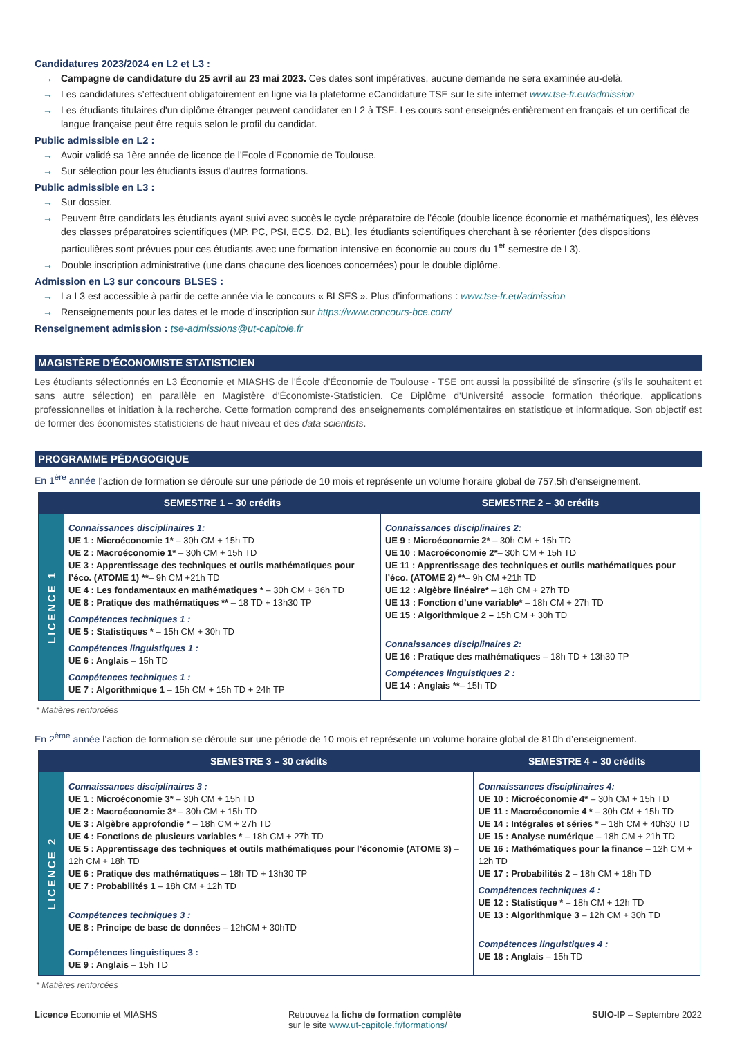Candidatures 2023/2024 en L2 et L3 :
→ Campagne de candidature du 25 avril au 23 mai 2023. Ces dates sont impératives, aucune demande ne sera examinée au-delà.
→ Les candidatures s’effectuent obligatoirement en ligne via la plateforme eCandidature TSE sur le site internet www.tse-fr.eu/admission
→ Les étudiants titulaires d'un diplôme étranger peuvent candidater en L2 à TSE. Les cours sont enseignés entièrement en français et un certificat de langue française peut être requis selon le profil du candidat.
Public admissible en L2 :
→ Avoir validé sa 1ère année de licence de l'Ecole d'Economie de Toulouse.
→ Sur sélection pour les étudiants issus d'autres formations.
Public admissible en L3 :
→ Sur dossier.
→ Peuvent être candidats les étudiants ayant suivi avec succès le cycle préparatoire de l’école (double licence économie et mathématiques), les élèves des classes préparatoires scientifiques (MP, PC, PSI, ECS, D2, BL), les étudiants scientifiques cherchant à se réorienter (des dispositions particulières sont prévues pour ces étudiants avec une formation intensive en économie au cours du 1<sup>er</sup> semestre de L3).
→ Double inscription administrative (une dans chacune des licences concernées) pour le double diplôme.
Admission en L3 sur concours BLSES :
→ La L3 est accessible à partir de cette année via le concours « BLSES ». Plus d’informations : www.tse-fr.eu/admission
→ Renseignements pour les dates et le mode d’inscription sur https://www.concours-bce.com/
Renseignement admission : tse-admissions@ut-capitole.fr
MAGISTÈRE D’ÉCONOMISTE STATISTICIEN
Les étudiants sélectionnés en L3 Économie et MIASHS de l'École d'Économie de Toulouse - TSE ont aussi la possibilité de s'inscrire (s'ils le souhaitent et sans autre sélection) en parallèle en Magistère d'Économiste-Statisticien. Ce Diplôme d'Université associe formation théorique, applications professionnelles et initiation à la recherche. Cette formation comprend des enseignements complémentaires en statistique et informatique. Son objectif est de former des économistes statisticiens de haut niveau et des data scientists.
PROGRAMME PÉDAGOGIQUE
En 1<sup>ère</sup> année l’action de formation se déroule sur une période de 10 mois et représente un volume horaire global de 757,5h d’enseignement.
| | SEMESTRE 1 – 30 crédits | SEMESTRE 2 – 30 crédits |
| --- | --- | --- |
| LICENCE 1 | Connaissances disciplinaires 1: UE 1 : Microéconomie 1* – 30h CM + 15h TD UE 2 : Macroéconomie 1* – 30h CM + 15h TD UE 3 : Apprentissage des techniques et outils mathématiques pour l’éco. (ATOME 1) ** – 9h CM +21h TD UE 4 : Les fondamentaux en mathématiques * – 30h CM + 36h TD UE 8 : Pratique des mathématiques ** – 18 TD + 13h30 TP Compétences techniques 1 : UE 5 : Statistiques * – 15h CM + 30h TD Compétences linguistiques 1 : UE 6 : Anglais – 15h TD Compétences techniques 1 : UE 7 : Algorithmique 1 – 15h CM + 15h TD + 24h TP | Connaissances disciplinaires 2: UE 9 : Microéconomie 2* – 30h CM + 15h TD UE 10 : Macroéconomie 2* – 30h CM + 15h TD UE 11 : Apprentissage des techniques et outils mathématiques pour l’éco. (ATOME 2) ** – 9h CM +21h TD UE 12 : Algèbre linéaire* – 18h CM + 27h TD UE 13 : Fonction d’une variable* – 18h CM + 27h TD UE 15 : Algorithmique 2 – 15h CM + 30h TD Connaissances disciplinaires 2: UE 16 : Pratique des mathématiques – 18h TD + 13h30 TP Compétences linguistiques 2 : UE 14 : Anglais ** – 15h TD |
* Matières renforcées
En 2<sup>ème</sup> année l’action de formation se déroule sur une période de 10 mois et représente un volume horaire global de 810h d’enseignement.
| | SEMESTRE 3 – 30 crédits | SEMESTRE 4 – 30 crédits |
| --- | --- | --- |
| LICENCE 2 | Connaissances disciplinaires 3 : UE 1 : Microéconomie 3* – 30h CM + 15h TD UE 2 : Macroéconomie 3* – 30h CM + 15h TD UE 3 : Algèbre approfondie * – 18h CM + 27h TD UE 4 : Fonctions de plusieurs variables * – 18h CM + 27h TD UE 5 : Apprentissage des techniques et outils mathématiques pour l’économie (ATOME 3) – 12h CM + 18h TD UE 6 : Pratique des mathématiques – 18h TD + 13h30 TP UE 7 : Probabilités 1 – 18h CM + 12h TD Compétences techniques 3 : UE 8 : Principe de base de données – 12hCM + 30hTD Compétences linguistiques 3 : UE 9 : Anglais – 15h TD | Connaissances disciplinaires 4: UE 10 : Microéconomie 4* – 30h CM + 15h TD UE 11 : Macroéconomie 4 * – 30h CM + 15h TD UE 14 : Intégrales et séries * – 18h CM + 40h30 TD UE 15 : Analyse numérique – 18h CM + 21h TD UE 16 : Mathématiques pour la finance – 12h CM + 12h TD UE 17 : Probabilités 2 – 18h CM + 18h TD Compétences techniques 4 : UE 12 : Statistique * – 18h CM + 12h TD UE 13 : Algorithmique 3 – 12h CM + 30h TD Compétences linguistiques 4 : UE 18 : Anglais – 15h TD |
* Matières renforcées
Licence Economie et MIASHS Retrouvez la fiche de formation complète
sur le site www.ut-capitole.fr/formations/
SUIO-IP – Septembre 2022